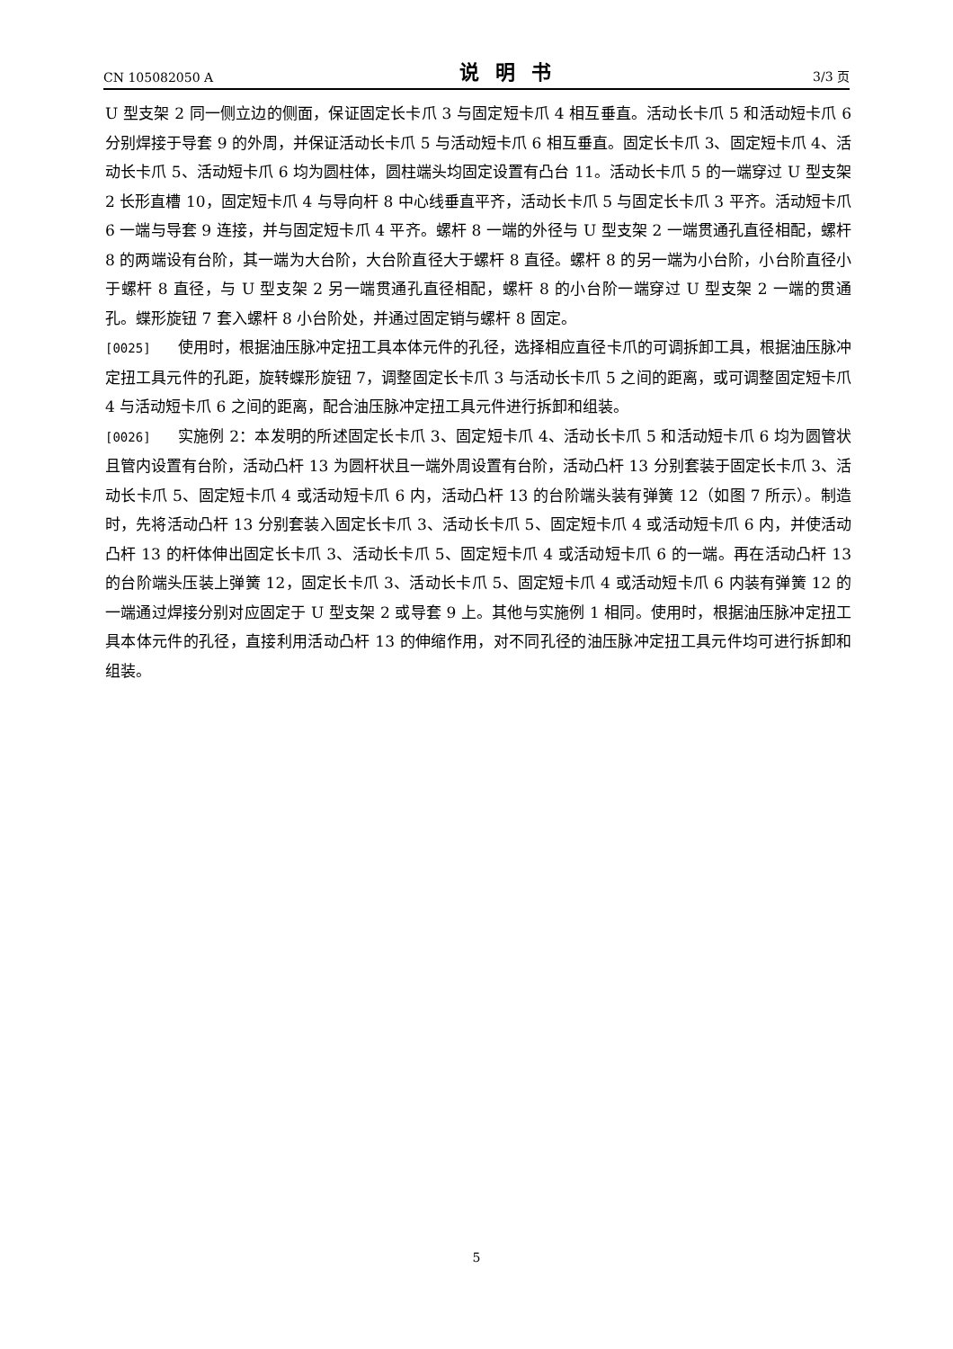CN 105082050 A 说明书 3/3 页
U 型支架 2 同一侧立边的侧面，保证固定长卡爪 3 与固定短卡爪 4 相互垂直。活动长卡爪 5 和活动短卡爪 6 分别焊接于导套 9 的外周，并保证活动长卡爪 5 与活动短卡爪 6 相互垂直。固定长卡爪 3、固定短卡爪 4、活动长卡爪 5、活动短卡爪 6 均为圆柱体，圆柱端头均固定设置有凸台 11。活动长卡爪 5 的一端穿过 U 型支架 2 长形直槽 10，固定短卡爪 4 与导向杆 8 中心线垂直平齐，活动长卡爪 5 与固定长卡爪 3 平齐。活动短卡爪 6 一端与导套 9 连接，并与固定短卡爪 4 平齐。螺杆 8 一端的外径与 U 型支架 2 一端贯通孔直径相配，螺杆 8 的两端设有台阶，其一端为大台阶，大台阶直径大于螺杆 8 直径。螺杆 8 的另一端为小台阶，小台阶直径小于螺杆 8 直径，与 U 型支架 2 另一端贯通孔直径相配，螺杆 8 的小台阶一端穿过 U 型支架 2 一端的贯通孔。蝶形旋钮 7 套入螺杆 8 小台阶处，并通过固定销与螺杆 8 固定。
[0025] 使用时，根据油压脉冲定扭工具本体元件的孔径，选择相应直径卡爪的可调拆卸工具，根据油压脉冲定扭工具元件的孔距，旋转蝶形旋钮 7，调整固定长卡爪 3 与活动长卡爪 5 之间的距离，或可调整固定短卡爪 4 与活动短卡爪 6 之间的距离，配合油压脉冲定扭工具元件进行拆卸和组装。
[0026] 实施例 2：本发明的所述固定长卡爪 3、固定短卡爪 4、活动长卡爪 5 和活动短卡爪 6 均为圆管状且管内设置有台阶，活动凸杆 13 为圆杆状且一端外周设置有台阶，活动凸杆 13 分别套装于固定长卡爪 3、活动长卡爪 5、固定短卡爪 4 或活动短卡爪 6 内，活动凸杆 13 的台阶端头装有弹簧 12（如图 7 所示）。制造时，先将活动凸杆 13 分别套装入固定长卡爪 3、活动长卡爪 5、固定短卡爪 4 或活动短卡爪 6 内，并使活动凸杆 13 的杆体伸出固定长卡爪 3、活动长卡爪 5、固定短卡爪 4 或活动短卡爪 6 的一端。再在活动凸杆 13 的台阶端头压装上弹簧 12，固定长卡爪 3、活动长卡爪 5、固定短卡爪 4 或活动短卡爪 6 内装有弹簧 12 的一端通过焊接分别对应固定于 U 型支架 2 或导套 9 上。其他与实施例 1 相同。使用时，根据油压脉冲定扭工具本体元件的孔径，直接利用活动凸杆 13 的伸缩作用，对不同孔径的油压脉冲定扭工具元件均可进行拆卸和组装。
5